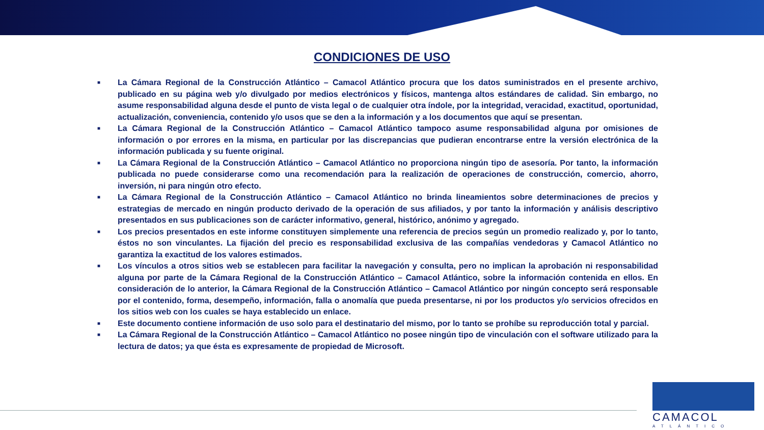CONDICIONES DE USO
■ La Cámara Regional de la Construcción Atlántico – Camacol Atlántico procura que los datos suministrados en el presente archivo, publicado en su página web y/o divulgado por medios electrónicos y físicos, mantenga altos estándares de calidad. Sin embargo, no asume responsabilidad alguna desde el punto de vista legal o de cualquier otra índole, por la integridad, veracidad, exactitud, oportunidad, actualización, conveniencia, contenido y/o usos que se den a la información y a los documentos que aquí se presentan.
■ La Cámara Regional de la Construcción Atlántico – Camacol Atlántico tampoco asume responsabilidad alguna por omisiones de información o por errores en la misma, en particular por las discrepancias que pudieran encontrarse entre la versión electrónica de la información publicada y su fuente original.
■ La Cámara Regional de la Construcción Atlántico – Camacol Atlántico no proporciona ningún tipo de asesoría. Por tanto, la información publicada no puede considerarse como una recomendación para la realización de operaciones de construcción, comercio, ahorro, inversión, ni para ningún otro efecto.
■ La Cámara Regional de la Construcción Atlántico – Camacol Atlántico no brinda lineamientos sobre determinaciones de precios y estrategias de mercado en ningún producto derivado de la operación de sus afiliados, y por tanto la información y análisis descriptivo presentados en sus publicaciones son de carácter informativo, general, histórico, anónimo y agregado.
■ Los precios presentados en este informe constituyen simplemente una referencia de precios según un promedio realizado y, por lo tanto, éstos no son vinculantes. La fijación del precio es responsabilidad exclusiva de las compañías vendedoras y Camacol Atlántico no garantiza la exactitud de los valores estimados.
■ Los vínculos a otros sitios web se establecen para facilitar la navegación y consulta, pero no implican la aprobación ni responsabilidad alguna por parte de la Cámara Regional de la Construcción Atlántico – Camacol Atlántico, sobre la información contenida en ellos. En consideración de lo anterior, la Cámara Regional de la Construcción Atlántico – Camacol Atlántico por ningún concepto será responsable por el contenido, forma, desempeño, información, falla o anomalía que pueda presentarse, ni por los productos y/o servicios ofrecidos en los sitios web con los cuales se haya establecido un enlace.
■ Este documento contiene información de uso solo para el destinatario del mismo, por lo tanto se prohíbe su reproducción total y parcial.
■ La Cámara Regional de la Construcción Atlántico – Camacol Atlántico no posee ningún tipo de vinculación con el software utilizado para la lectura de datos; ya que ésta es expresamente de propiedad de Microsoft.
CAMACOL
ATLÁNTICO